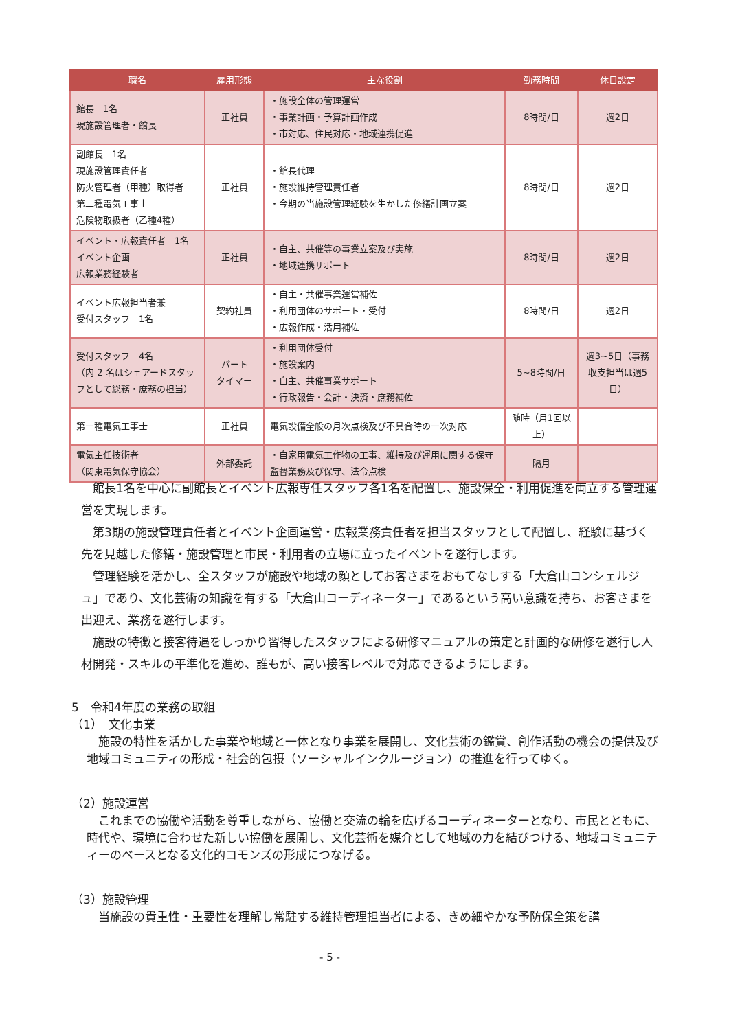| 職名 | 雇用形態 | 主な役割 | 勤務時間 | 休日設定 |
| --- | --- | --- | --- | --- |
| 館長 1名 現施設管理者・館長 | 正社員 | ・施設全体の管理運営 ・事業計画・予算計画作成 ・市対応、住民対応・地域連携促進 | 8時間/日 | 週2日 |
| 副館長 1名 現施設管理責任者 防火管理者（甲種）取得者 第二種電気工事士 危険物取扱者（乙種4種） | 正社員 | ・館長代理 ・施設維持管理責任者 ・今期の当施設管理経験を生かした修繕計画立案 | 8時間/日 | 週2日 |
| イベント・広報責任者 1名 イベント企画 広報業務経験者 | 正社員 | ・自主、共催等の事業立案及び実施 ・地域連携サポート | 8時間/日 | 週2日 |
| イベント広報担当者兼 受付スタッフ 1名 | 契約社員 | ・自主・共催事業運営補佐 ・利用団体のサポート・受付 ・広報作成・活用補佐 | 8時間/日 | 週2日 |
| 受付スタッフ 4名 （内 2 名はシェアードスタッフとして総務・庶務の担当） | パート タイマー | ・利用団体受付 ・施設案内 ・自主、共催事業サポート ・行政報告・会計・決済・庶務補佐 | 5~8時間/日 | 週3~5日（事務収支担当は週5日） |
| 第一種電気工事士 | 正社員 | 電気設備全般の月次点検及び不具合時の一次対応 | 随時（月1回以上） | |
| 電気主任技術者 （関東電気保守協会） | 外部委託 | ・自家用電気工作物の工事、維持及び運用に関する保守監督業務及び保守、法令点検 | 隔月 | |
館長1名を中心に副館長とイベント広報専任スタッフ各1名を配置し、施設保全・利用促進を両立する管理運営を実現します。
第3期の施設管理責任者とイベント企画運営・広報業務責任者を担当スタッフとして配置し、経験に基づく先を見越した修繕・施設管理と市民・利用者の立場に立ったイベントを遂行します。
管理経験を活かし、全スタッフが施設や地域の顔としてお客さまをおもてなしする「大倉山コンシェルジュ」であり、文化芸術の知識を有する「大倉山コーディネーター」であるという高い意識を持ち、お客さまを出迎え、業務を遂行します。
施設の特徴と接客待遇をしっかり習得したスタッフによる研修マニュアルの策定と計画的な研修を遂行し人材開発・スキルの平準化を進め、誰もが、高い接客レベルで対応できるようにします。
5　令和4年度の業務の取組
（1）　文化事業
施設の特性を活かした事業や地域と一体となり事業を展開し、文化芸術の鑑賞、創作活動の機会の提供及び地域コミュニティの形成・社会的包摂（ソーシャルインクルージョン）の推進を行ってゆく。
（2）施設運営
これまでの協働や活動を尊重しながら、協働と交流の輪を広げるコーディネーターとなり、市民とともに、時代や、環境に合わせた新しい協働を展開し、文化芸術を媒介として地域の力を結びつける、地域コミュニティーのベースとなる文化的コモンズの形成につなげる。
（3）施設管理
当施設の貴重性・重要性を理解し常駐する維持管理担当者による、きめ細やかな予防保全策を講
- 5 -